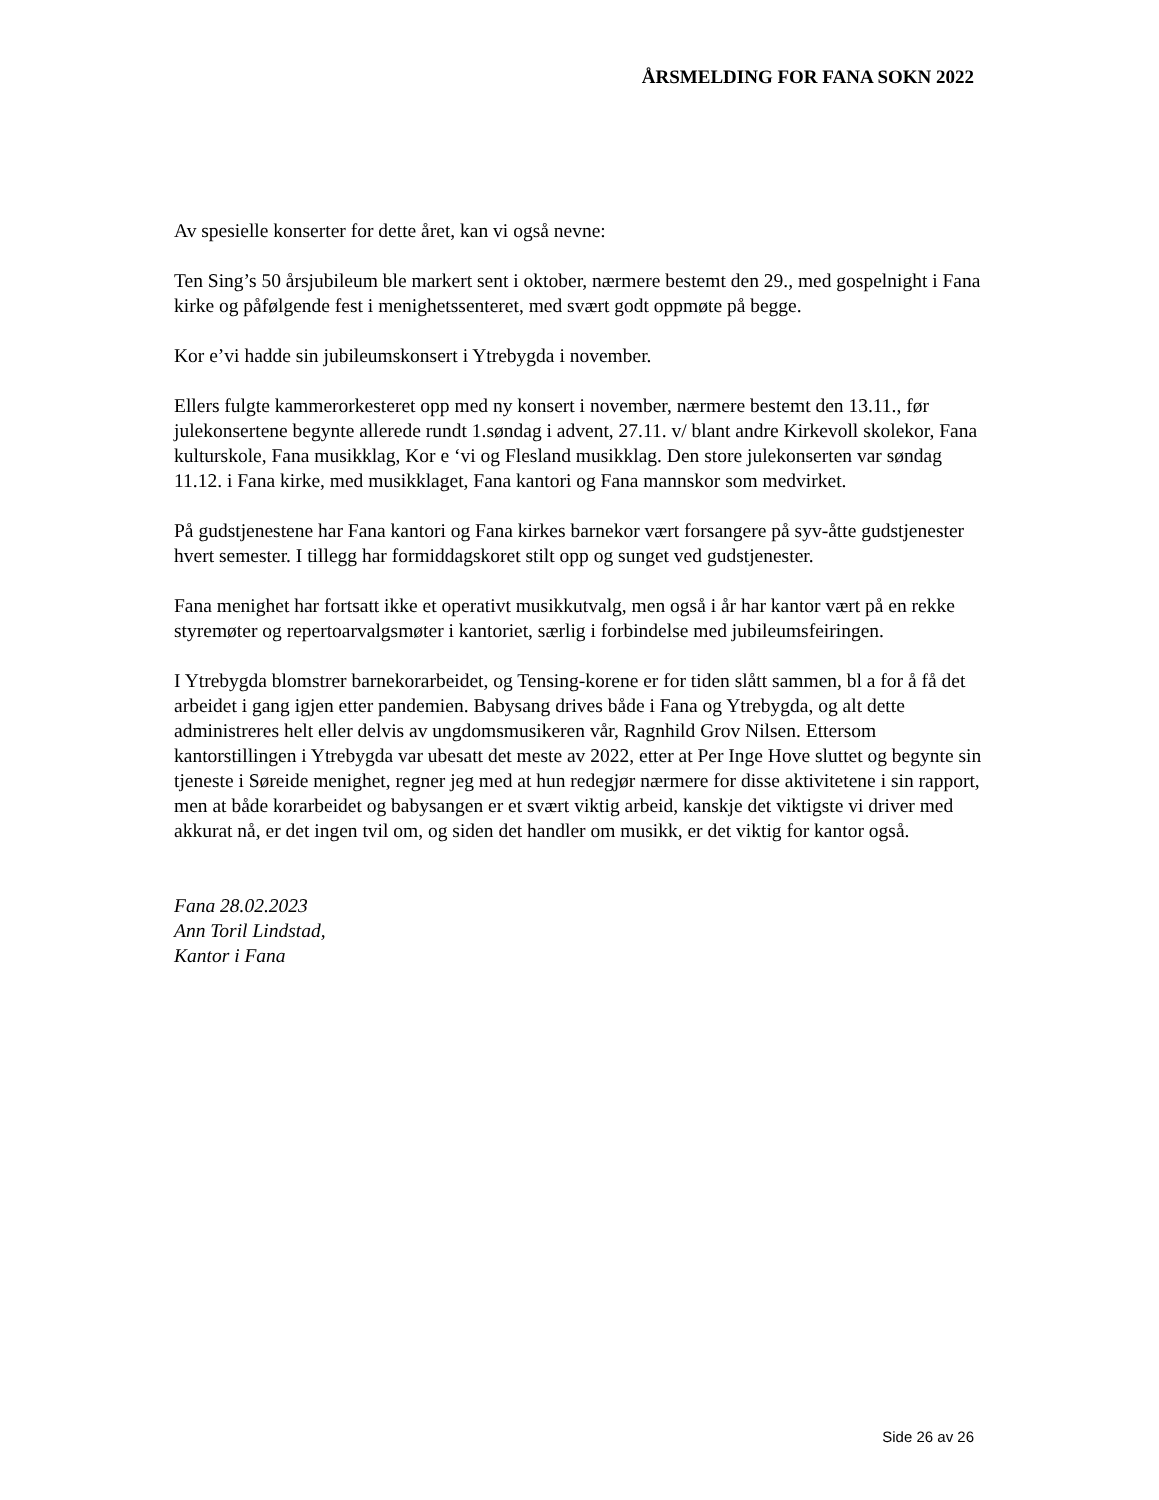ÅRSMELDING FOR FANA SOKN 2022
Av spesielle konserter for dette året, kan vi også nevne:
Ten Sing’s 50 årsjubileum ble markert sent i oktober, nærmere bestemt den 29., med gospelnight i Fana kirke og påfølgende fest i menighetssenteret, med svært godt oppmøte på begge.
Kor e’vi hadde sin jubileumskonsert i Ytrebygda i november.
Ellers fulgte kammerorkesteret opp med ny konsert i november, nærmere bestemt den 13.11., før julekonsertene begynte allerede rundt 1.søndag i advent, 27.11. v/ blant andre Kirkevoll skolekor, Fana kulturskole, Fana musikklag, Kor e ‘vi og Flesland musikklag. Den store julekonserten var søndag 11.12. i Fana kirke, med musikklaget, Fana kantori og Fana mannskor som medvirket.
På gudstjenestene har Fana kantori og Fana kirkes barnekor vært forsangere på syv-åtte gudstjenester hvert semester. I tillegg har formiddagskoret stilt opp og sunget ved gudstjenester.
Fana menighet har fortsatt ikke et operativt musikkutvalg, men også i år har kantor vært på en rekke styremøter og repertoarvalgsmøter i kantoriet, særlig i forbindelse med jubileumsfeiringen.
I Ytrebygda blomstrer barnekorarbeidet, og Tensing-korene er for tiden slått sammen, bl a for å få det arbeidet i gang igjen etter pandemien. Babysang drives både i Fana og Ytrebygda, og alt dette administreres helt eller delvis av ungdomsmusikeren vår, Ragnhild Grov Nilsen. Ettersom kantorstillingen i Ytrebygda var ubesatt det meste av 2022, etter at Per Inge Hove sluttet og begynte sin tjeneste i Søreide menighet, regner jeg med at hun redegjør nærmere for disse aktivitetene i sin rapport, men at både korarbeidet og babysangen er et svært viktig arbeid, kanskje det viktigste vi driver med akkurat nå, er det ingen tvil om, og siden det handler om musikk, er det viktig for kantor også.
Fana 28.02.2023
Ann Toril Lindstad,
Kantor i Fana
Side 26 av 26